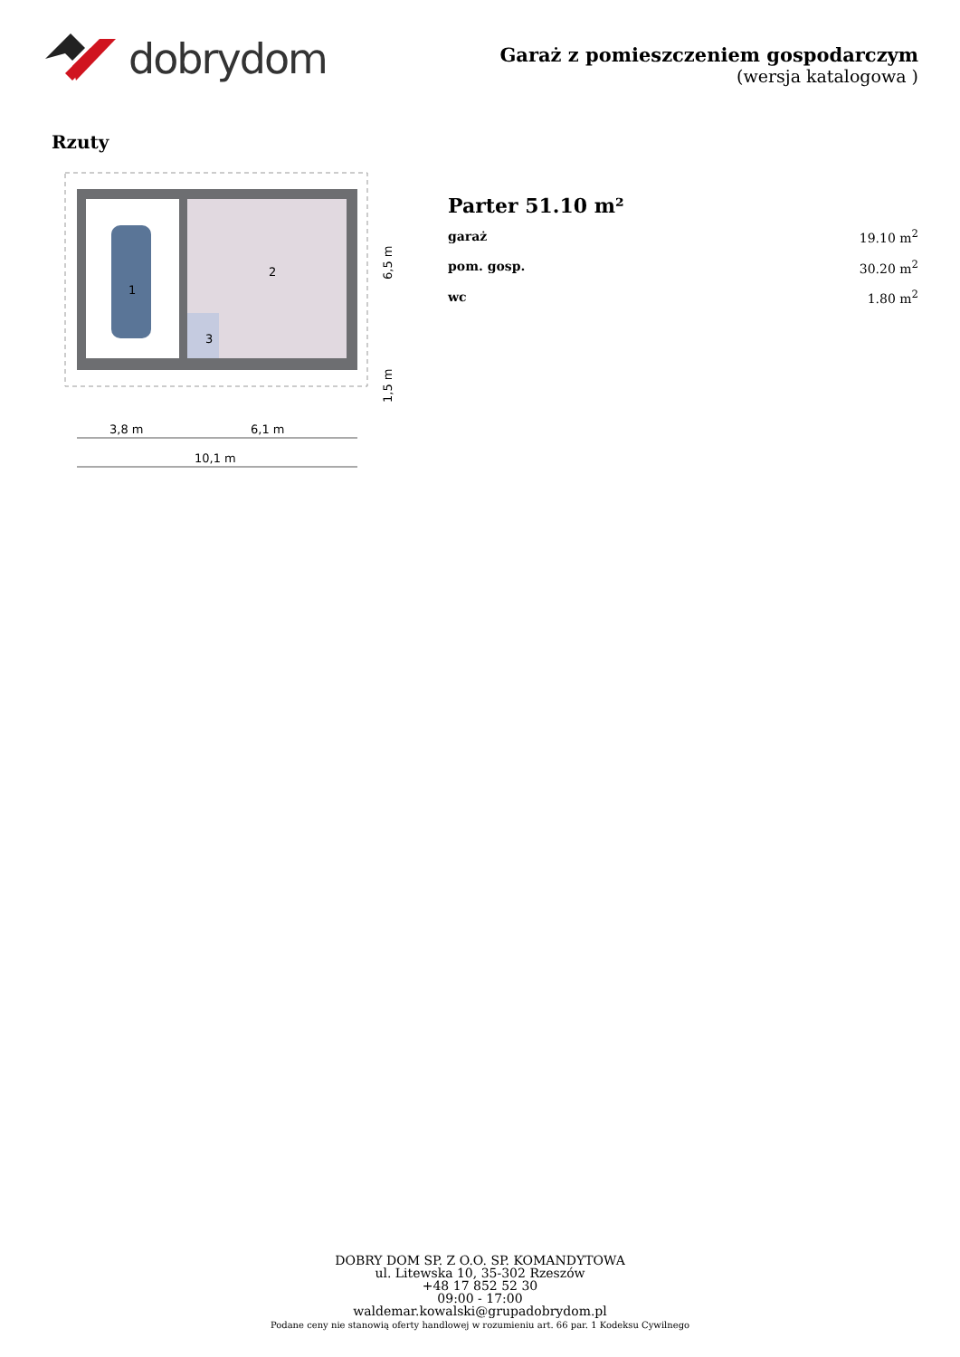dobrydom
Garaż z pomieszczeniem gospodarczym
(wersja katalogowa )
Rzuty
1
2
3
3,8 m
6,1 m
10,1 m
6,5 m
1,5 m
Parter 51.10 m²
| garaż | 19.10 m<sup>2</sup> |
| pom. gosp. | 30.20 m<sup>2</sup> |
| wc | 1.80 m<sup>2</sup> |
DOBRY DOM SP. Z O.O. SP. KOMANDYTOWA
ul. Litewska 10, 35-302 Rzeszów
+48 17 852 52 30
09:00 - 17:00
waldemar.kowalski@grupadobrydom.pl
Podane ceny nie stanowią oferty handlowej w rozumieniu art. 66 par. 1 Kodeksu Cywilnego